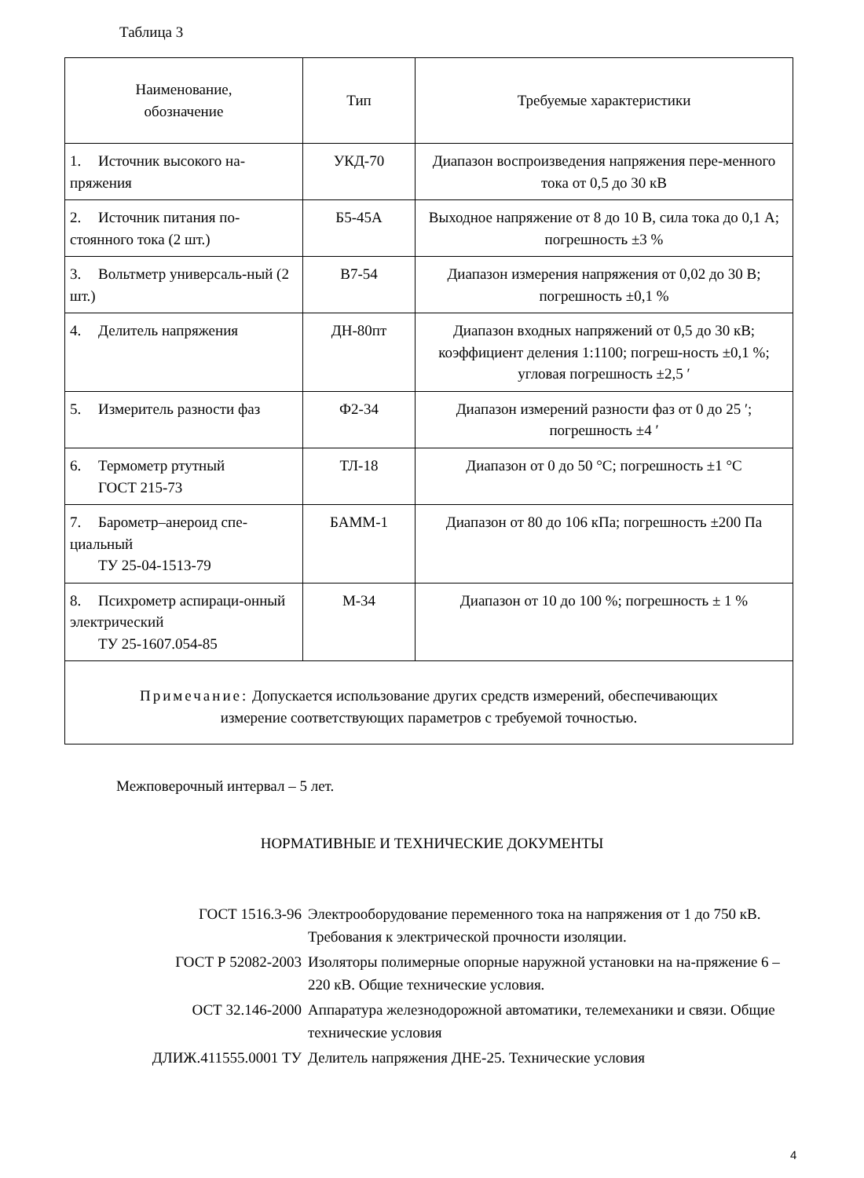Таблица 3
| Наименование, обозначение | Тип | Требуемые характеристики |
| --- | --- | --- |
| 1. Источник высокого на-пряжения | УКД-70 | Диапазон воспроизведения напряжения пере-менного тока от 0,5 до 30 кВ |
| 2. Источник питания по-стоянного тока (2 шт.) | Б5-45А | Выходное напряжение от 8 до 10 В, сила тока до 0,1 А; погрешность ±3 % |
| 3. Вольтметр универсаль-ный (2 шт.) | В7-54 | Диапазон измерения напряжения от 0,02 до 30 В; погрешность ±0,1 % |
| 4. Делитель напряжения | ДН-80пт | Диапазон входных напряжений от 0,5 до 30 кВ; коэффициент деления 1:1100; погреш-ность ±0,1 %; угловая погрешность ±2,5 ′ |
| 5. Измеритель разности фаз | Ф2-34 | Диапазон измерений разности фаз от 0 до 25 ′; погрешность ±4 ′ |
| 6. Термометр ртутный ГОСТ 215-73 | ТЛ-18 | Диапазон от 0 до 50 °С; погрешность ±1 °С |
| 7. Барометр–анероид спе-циальный ТУ 25-04-1513-79 | БАММ-1 | Диапазон от 80 до 106 кПа; погрешность ±200 Па |
| 8. Психрометр аспираци-онный электрический ТУ 25-1607.054-85 | М-34 | Диапазон от 10 до 100 %; погрешность ± 1 % |
| Примечание: Допускается использование других средств измерений, обеспечивающих измерение соответствующих параметров с требуемой точностью. | | |
Межповерочный интервал – 5 лет.
НОРМАТИВНЫЕ И ТЕХНИЧЕСКИЕ ДОКУМЕНТЫ
| ГОСТ 1516.3-96 | Электрооборудование переменного тока на напряжения от 1 до 750 кВ. Требования к электрической прочности изоляции. |
| ГОСТ Р 52082-2003 | Изоляторы полимерные опорные наружной установки на на-пряжение 6 – 220 кВ. Общие технические условия. |
| ОСТ 32.146-2000 | Аппаратура железнодорожной автоматики, телемеханики и связи. Общие технические условия |
| ДЛИЖ.411555.0001 ТУ | Делитель напряжения ДНЕ-25. Технические условия |
4